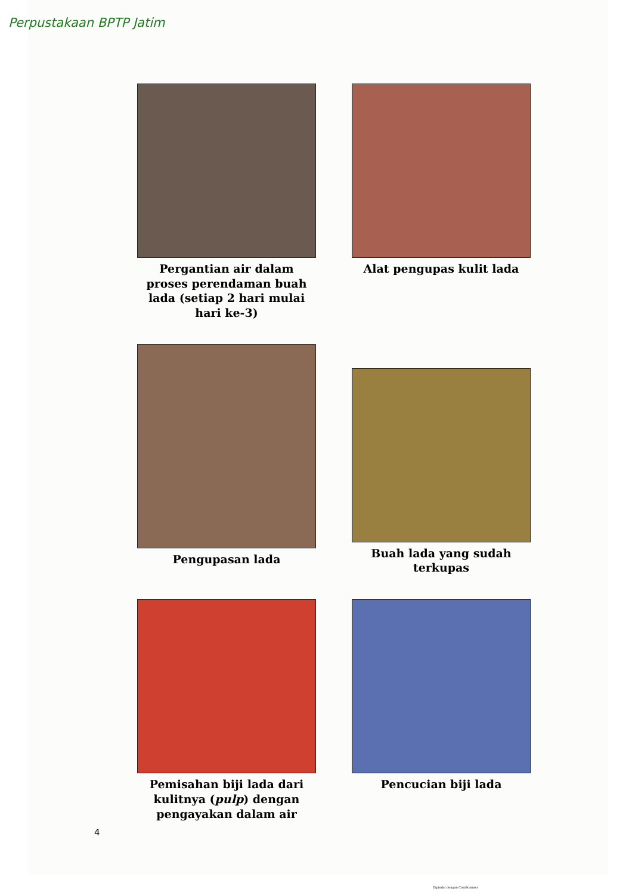Perpustakaan BPTP Jatim
Pergantian air dalam proses perendaman buah lada (setiap 2 hari mulai hari ke-3)
Alat pengupas kulit lada
Pengupasan lada
Buah lada yang sudah terkupas
Pemisahan biji lada dari kulitnya (pulp) dengan pengayakan dalam air
Pencucian biji lada
4
Dipindai dengan CamScanner